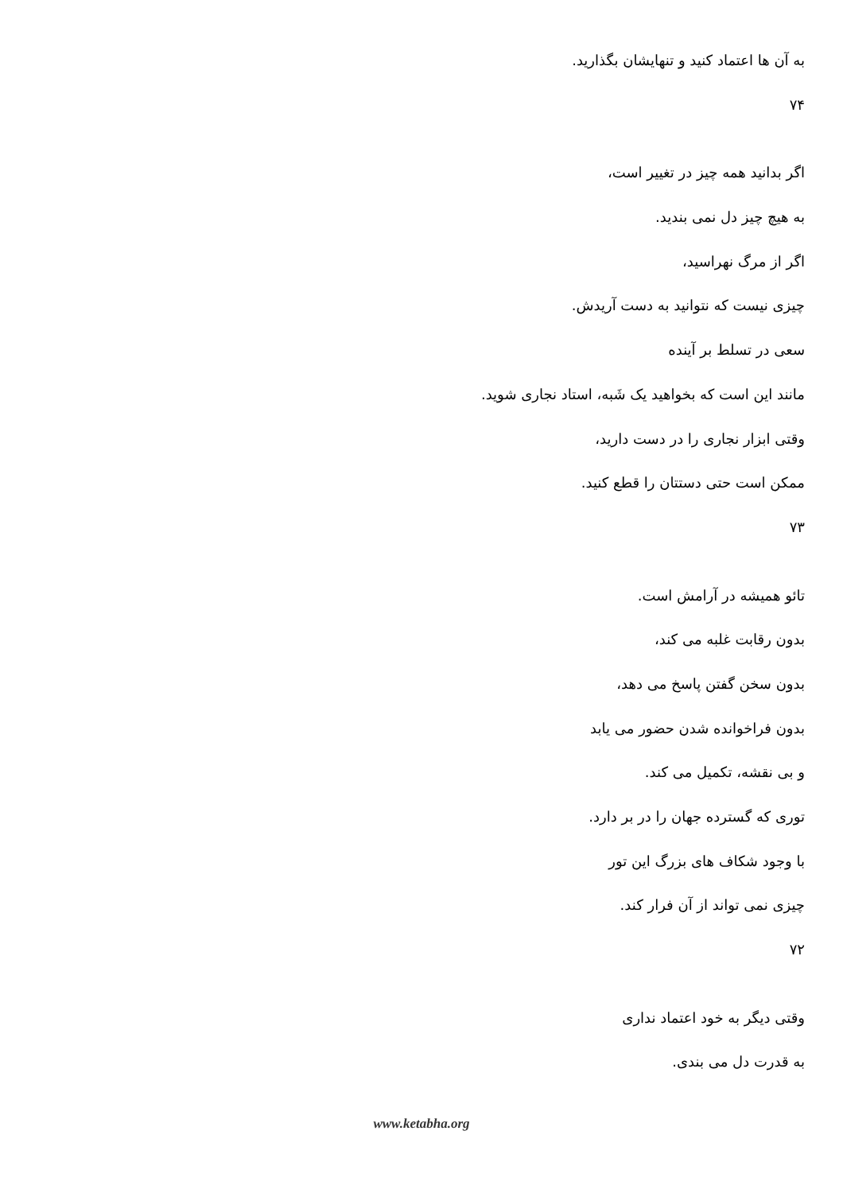به آن ها اعتماد کنید و تنهایشان بگذارید.
۷۴
اگر بدانید همه چیز در تغییر است،
به هیچ چیز دل نمی بندید.
اگر از مرگ نهراسید،
چیزی نیست که نتوانید به دست آریدش.
سعی در تسلط بر آینده
مانند این است که بخواهید یک شَبه، استاد نجاری شوید.
وقتی ابزار نجاری را در دست دارید،
ممکن است حتی دستتان را قطع کنید.
۷۳
تائو همیشه در آرامش است.
بدون رقابت غلبه می کند،
بدون سخن گفتن پاسخ می دهد،
بدون فراخوانده شدن حضور می یابد
و بی نقشه، تکمیل می کند.
توری که گسترده جهان را در بر دارد.
با وجود شکاف های بزرگ این تور
چیزی نمی تواند از آن فرار کند.
۷۲
وقتی دیگر به خود اعتماد نداری
به قدرت دل می بندی.
www.ketabha.org